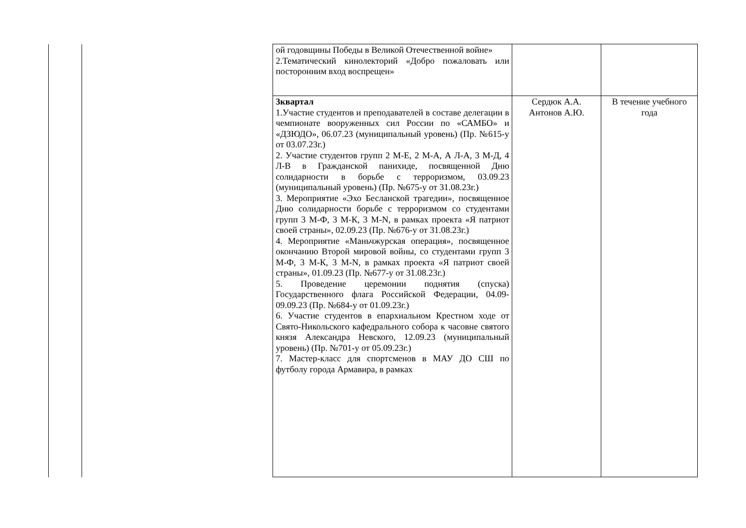| | | ой годовщины Победы в Великой Отечественной войне» 2.Тематический кинолекторий «Добро пожаловать или посторонним вход воспрещен» | | |
| | | 3квартал 1.Участие студентов и преподавателей в составе делегации в чемпионате вооруженных сил России по «САМБО» и «ДЗЮДО», 06.07.23 (муниципальный уровень) (Пр. №615-у от 03.07.23г.) 2. Участие студентов групп 2 М-Е, 2 М-А, А Л-А, 3 М-Д, 4 Л-В в Гражданской панихиде, посвященной Дню солидарности в борьбе с терроризмом, 03.09.23 (муниципальный уровень) (Пр. №675-у от 31.08.23г.) 3. Мероприятие «Эхо Бесланской трагедии», посвященное Дню солидарности борьбе с терроризмом со студентами групп 3 М-Ф, 3 М-К, 3 M-N, в рамках проекта «Я патриот своей страны», 02.09.23 (Пр. №676-у от 31.08.23г.) 4. Мероприятие «Маньчжурская операция», посвященное окончанию Второй мировой войны, со студентами групп 3 М-Ф, 3 М-К, 3 M-N, в рамках проекта «Я патриот своей страны», 01.09.23 (Пр. №677-у от 31.08.23г.) 5. Проведение церемонии поднятия (спуска) Государственного флага Российской Федерации, 04.09-09.09.23 (Пр. №684-у от 01.09.23г.) 6. Участие студентов в епархиальном Крестном ходе от Свято-Никольского кафедрального собора к часовне святого князя Александра Невского, 12.09.23 (муниципальный уровень) (Пр. №701-у от 05.09.23г.) 7. Мастер-класс для спортсменов в МАУ ДО СШ по футболу города Армавира, в рамках | Сердюк А.А. Антонов А.Ю. | В течение учебного года |